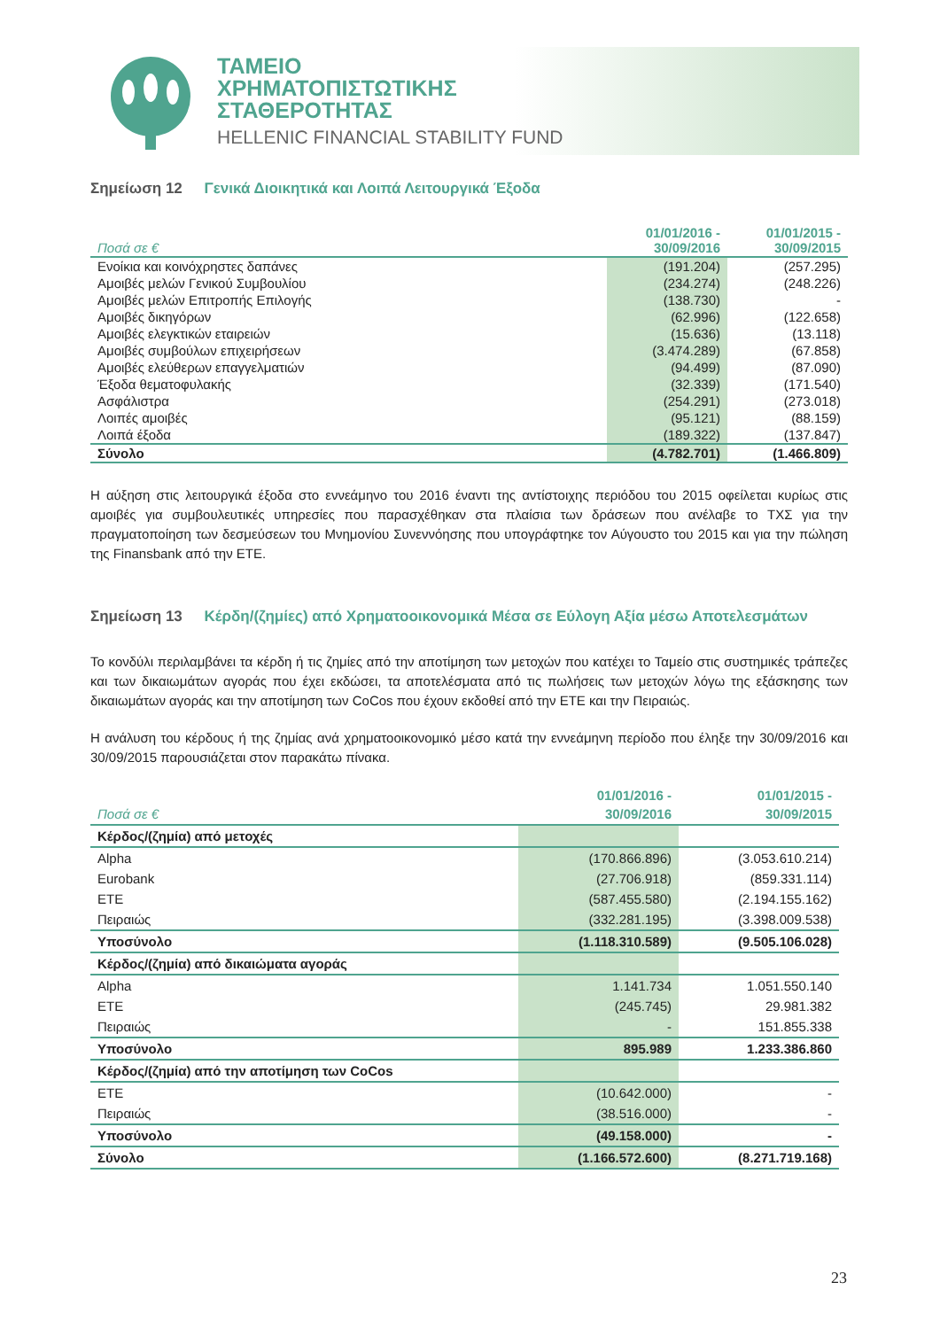ΤΑΜΕΙΟ
ΧΡΗΜΑΤΟΠΙΣΤΩΤΙΚΗΣ
ΣΤΑΘΕΡΟΤΗΤΑΣ
HELLENIC FINANCIAL STABILITY FUND
Σημείωση 12 Γενικά Διοικητικά και Λοιπά Λειτουργικά Έξοδα
| Ποσά σε € | 01/01/2016 - 30/09/2016 | 01/01/2015 - 30/09/2015 |
| --- | --- | --- |
| Ενοίκια και κοινόχρηστες δαπάνες | (191.204) | (257.295) |
| Αμοιβές μελών Γενικού Συμβουλίου | (234.274) | (248.226) |
| Αμοιβές μελών Επιτροπής Επιλογής | (138.730) | - |
| Αμοιβές δικηγόρων | (62.996) | (122.658) |
| Αμοιβές ελεγκτικών εταιρειών | (15.636) | (13.118) |
| Αμοιβές συμβούλων επιχειρήσεων | (3.474.289) | (67.858) |
| Αμοιβές ελεύθερων επαγγελματιών | (94.499) | (87.090) |
| Έξοδα θεματοφυλακής | (32.339) | (171.540) |
| Ασφάλιστρα | (254.291) | (273.018) |
| Λοιπές αμοιβές | (95.121) | (88.159) |
| Λοιπά έξοδα | (189.322) | (137.847) |
| Σύνολο | (4.782.701) | (1.466.809) |
Η αύξηση στις λειτουργικά έξοδα στο εννεάμηνο του 2016 έναντι της αντίστοιχης περιόδου του 2015 οφείλεται κυρίως στις αμοιβές για συμβουλευτικές υπηρεσίες που παρασχέθηκαν στα πλαίσια των δράσεων που ανέλαβε το ΤΧΣ για την πραγματοποίηση των δεσμεύσεων του Μνημονίου Συνεννόησης που υπογράφτηκε τον Αύγουστο του 2015 και για την πώληση της Finansbank από την ΕΤΕ.
Σημείωση 13 Κέρδη/(ζημίες) από Χρηματοοικονομικά Μέσα σε Εύλογη Αξία μέσω Αποτελεσμάτων
Το κονδύλι περιλαμβάνει τα κέρδη ή τις ζημίες από την αποτίμηση των μετοχών που κατέχει το Ταμείο στις συστημικές τράπεζες και των δικαιωμάτων αγοράς που έχει εκδώσει, τα αποτελέσματα από τις πωλήσεις των μετοχών λόγω της εξάσκησης των δικαιωμάτων αγοράς και την αποτίμηση των CoCos που έχουν εκδοθεί από την ΕΤΕ και την Πειραιώς.
Η ανάλυση του κέρδους ή της ζημίας ανά χρηματοοικονομικό μέσο κατά την εννεάμηνη περίοδο που έληξε την 30/09/2016 και 30/09/2015 παρουσιάζεται στον παρακάτω πίνακα.
| Ποσά σε € | 01/01/2016 - 30/09/2016 | 01/01/2015 - 30/09/2015 |
| --- | --- | --- |
| Κέρδος/(ζημία) από μετοχές | | |
| Alpha | (170.866.896) | (3.053.610.214) |
| Eurobank | (27.706.918) | (859.331.114) |
| ΕΤΕ | (587.455.580) | (2.194.155.162) |
| Πειραιώς | (332.281.195) | (3.398.009.538) |
| Υποσύνολο | (1.118.310.589) | (9.505.106.028) |
| Κέρδος/(ζημία) από δικαιώματα αγοράς | | |
| Alpha | 1.141.734 | 1.051.550.140 |
| ΕΤΕ | (245.745) | 29.981.382 |
| Πειραιώς | - | 151.855.338 |
| Υποσύνολο | 895.989 | 1.233.386.860 |
| Κέρδος/(ζημία) από την αποτίμηση των CoCos | | |
| ΕΤΕ | (10.642.000) | - |
| Πειραιώς | (38.516.000) | - |
| Υποσύνολο | (49.158.000) | - |
| Σύνολο | (1.166.572.600) | (8.271.719.168) |
23